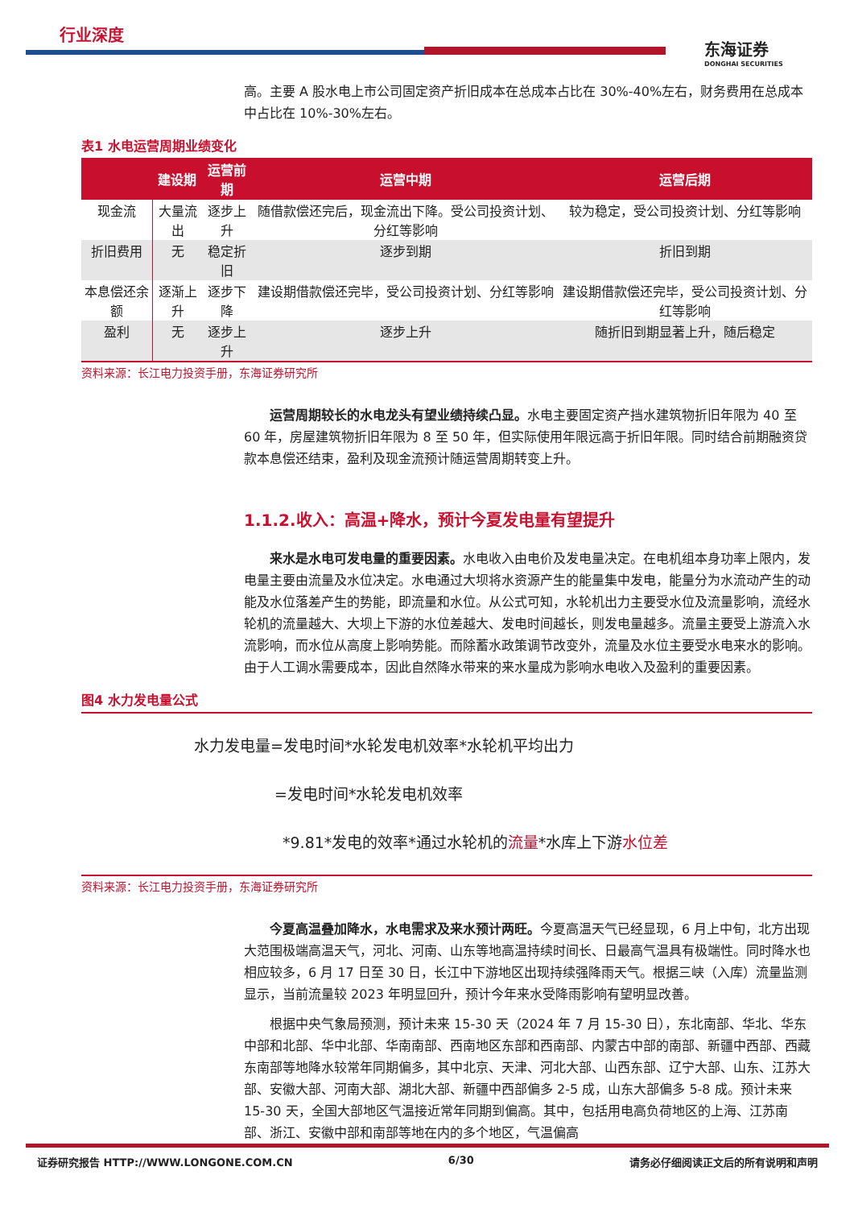行业深度
东海证券
DONGHAI SECURITIES
高。主要 A 股水电上市公司固定资产折旧成本在总成本占比在 30%-40%左右，财务费用在总成本中占比在 10%-30%左右。
表1 水电运营周期业绩变化
| | 建设期 | 运营前期 | 运营中期 | 运营后期 |
| --- | --- | --- | --- | --- |
| 现金流 | 大量流出 | 逐步上升 | 随借款偿还完后，现金流出下降。受公司投资计划、分红等影响 | 较为稳定，受公司投资计划、分红等影响 |
| 折旧费用 | 无 | 稳定折旧 | 逐步到期 | 折旧到期 |
| 本息偿还余额 | 逐渐上升 | 逐步下降 | 建设期借款偿还完毕，受公司投资计划、分红等影响 | 建设期借款偿还完毕，受公司投资计划、分红等影响 |
| 盈利 | 无 | 逐步上升 | 逐步上升 | 随折旧到期显著上升，随后稳定 |
资料来源：长江电力投资手册，东海证券研究所
运营周期较长的水电龙头有望业绩持续凸显。水电主要固定资产挡水建筑物折旧年限为 40 至 60 年，房屋建筑物折旧年限为 8 至 50 年，但实际使用年限远高于折旧年限。同时结合前期融资贷款本息偿还结束，盈利及现金流预计随运营周期转变上升。
1.1.2.收入：高温+降水，预计今夏发电量有望提升
来水是水电可发电量的重要因素。水电收入由电价及发电量决定。在电机组本身功率上限内，发电量主要由流量及水位决定。水电通过大坝将水资源产生的能量集中发电，能量分为水流动产生的动能及水位落差产生的势能，即流量和水位。从公式可知，水轮机出力主要受水位及流量影响，流经水轮机的流量越大、大坝上下游的水位差越大、发电时间越长，则发电量越多。流量主要受上游流入水流影响，而水位从高度上影响势能。而除蓄水政策调节改变外，流量及水位主要受水电来水的影响。由于人工调水需要成本，因此自然降水带来的来水量成为影响水电收入及盈利的重要因素。
图4 水力发电量公式
水力发电量=发电时间*水轮发电机效率*水轮机平均出力
=发电时间*水轮发电机效率
*9.81*发电的效率*通过水轮机的流量*水库上下游水位差
资料来源：长江电力投资手册，东海证券研究所
今夏高温叠加降水，水电需求及来水预计两旺。今夏高温天气已经显现，6 月上中旬，北方出现大范围极端高温天气，河北、河南、山东等地高温持续时间长、日最高气温具有极端性。同时降水也相应较多，6 月 17 日至 30 日，长江中下游地区出现持续强降雨天气。根据三峡（入库）流量监测显示，当前流量较 2023 年明显回升，预计今年来水受降雨影响有望明显改善。
根据中央气象局预测，预计未来 15-30 天（2024 年 7 月 15-30 日），东北南部、华北、华东中部和北部、华中北部、华南南部、西南地区东部和西南部、内蒙古中部的南部、新疆中西部、西藏东南部等地降水较常年同期偏多，其中北京、天津、河北大部、山西东部、辽宁大部、山东、江苏大部、安徽大部、河南大部、湖北大部、新疆中西部偏多 2-5 成，山东大部偏多 5-8 成。预计未来 15-30 天，全国大部地区气温接近常年同期到偏高。其中，包括用电高负荷地区的上海、江苏南部、浙江、安徽中部和南部等地在内的多个地区，气温偏高
证券研究报告 HTTP://WWW.LONGONE.COM.CN 6/30 请务必仔细阅读正文后的所有说明和声明